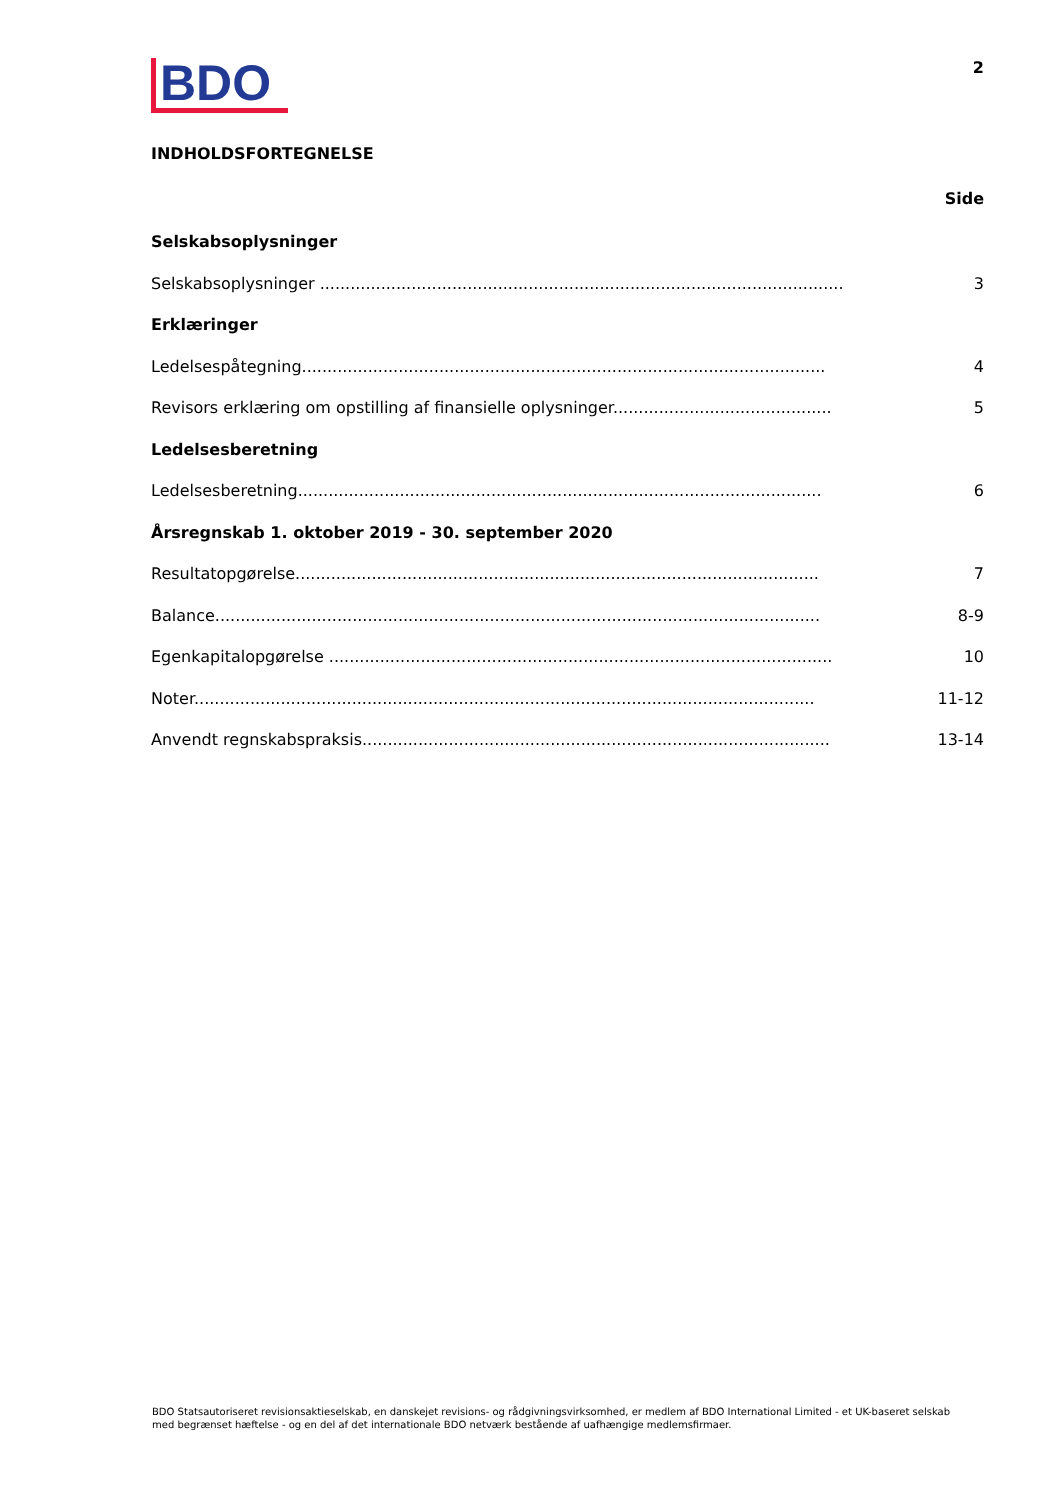BDO
2
INDHOLDSFORTEGNELSE
Side
Selskabsoplysninger
Selskabsoplysninger ....................................................................................................... 3
Erklæringer
Ledelsespåtegning....................................................................................................... 4
Revisors erklæring om opstilling af finansielle oplysninger........................................... 5
Ledelsesberetning
Ledelsesberetning....................................................................................................... 6
Årsregnskab 1. oktober 2019 - 30. september 2020
Resultatopgørelse....................................................................................................... 7
Balance....................................................................................................................... 8-9
Egenkapitalopgørelse ................................................................................................... 10
Noter.......................................................................................................................... 11-12
Anvendt regnskabspraksis............................................................................................ 13-14
BDO Statsautoriseret revisionsaktieselskab, en danskejet revisions- og rådgivningsvirksomhed, er medlem af BDO International Limited - et UK-baseret selskab med begrænset hæftelse - og en del af det internationale BDO netværk bestående af uafhængige medlemsfirmaer.